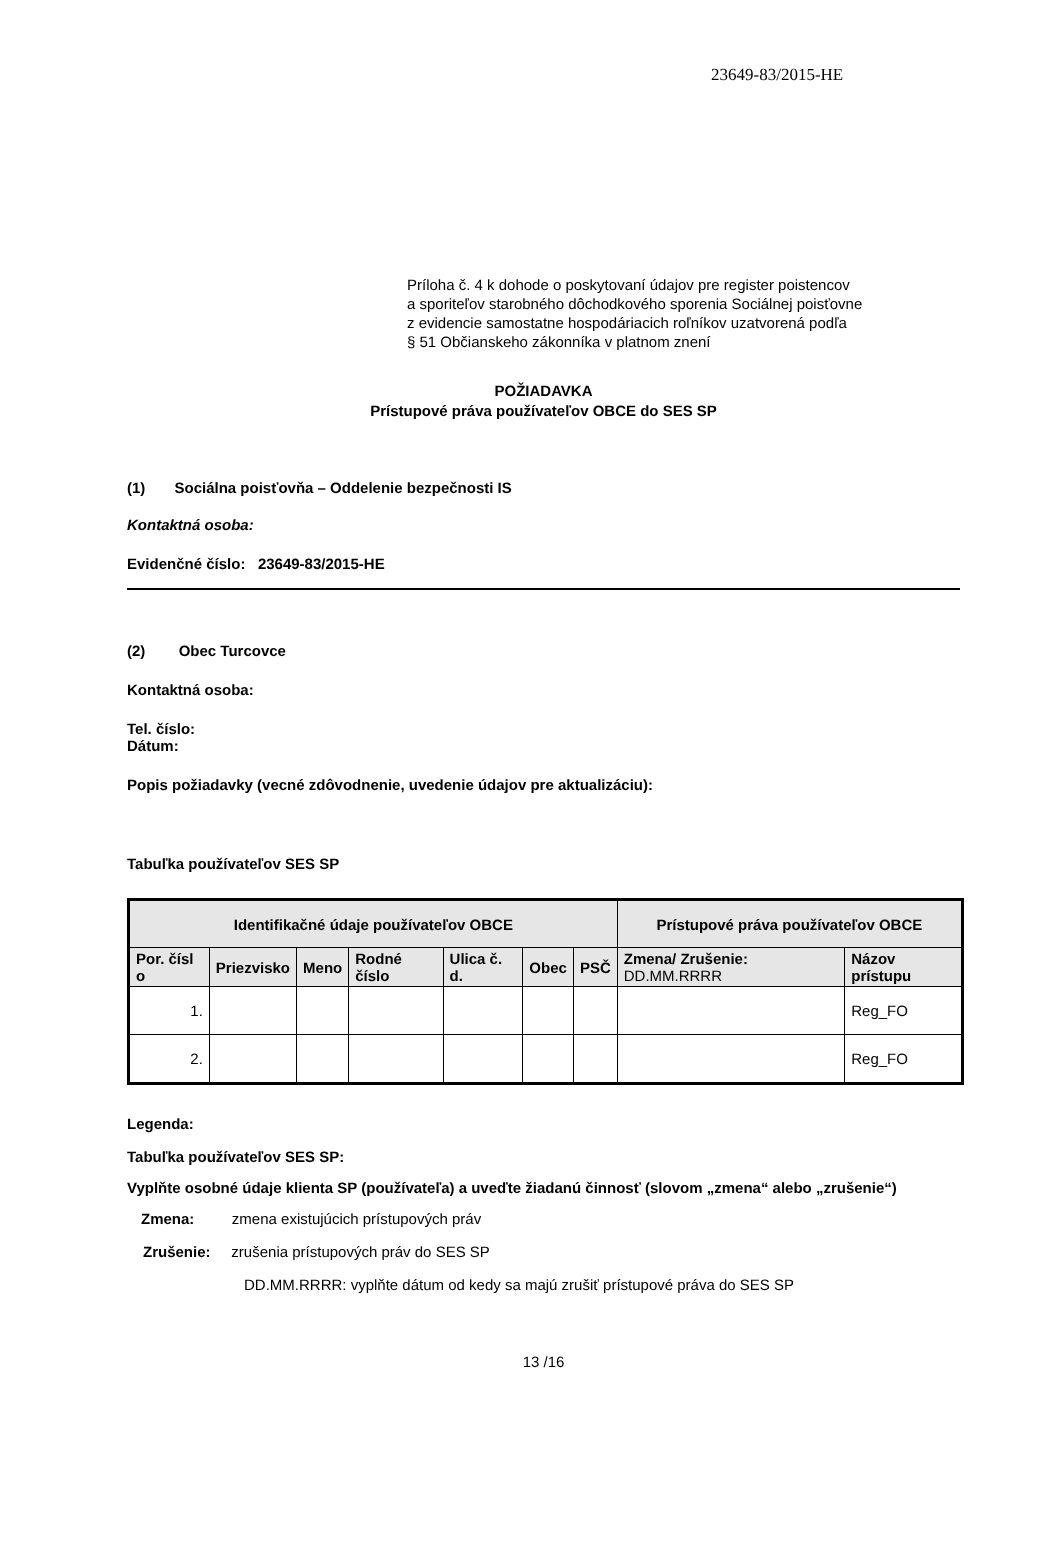23649-83/2015-HE
Príloha č. 4 k dohode o poskytovaní údajov pre register poistencov
a sporiteľov starobného dôchodkového sporenia Sociálnej poisťovne
z evidencie samostatne hospodáriacich roľníkov uzatvorená podľa
§ 51 Občianskeho zákonníka v platnom znení
POŽIADAVKA
Prístupové práva používateľov OBCE do SES SP
(1) Sociálna poisťovňa – Oddelenie bezpečnosti IS
Kontaktná osoba:
Evidenčné číslo: 23649-83/2015-HE
(2) Obec Turcovce
Kontaktná osoba:
Tel. číslo:
Dátum:
Popis požiadavky (vecné zdôvodnenie, uvedenie údajov pre aktualizáciu):
Tabuľka používateľov SES SP
| Identifikačné údaje používateľov OBCE | | | | | | | Prístupové práva používateľov OBCE | |
| --- | --- | --- | --- | --- | --- | --- | --- | --- |
| Por. čísl o | Priezvisko | Meno | Rodné číslo | Ulica č. d. | Obec | PSČ | Zmena/ Zrušenie: DD.MM.RRRR | Názov prístupu |
| 1. | | | | | | | | Reg_FO |
| 2. | | | | | | | | Reg_FO |
Legenda:
Tabuľka používateľov SES SP:
Vyplňte osobné údaje klienta SP (používateľa) a uveďte žiadanú činnosť (slovom „zmena“ alebo „zrušenie“)
Zmena: zmena existujúcich prístupových práv
Zrušenie: zrušenia prístupových práv do SES SP
DD.MM.RRRR: vyplňte dátum od kedy sa majú zrušiť prístupové práva do SES SP
13 /16